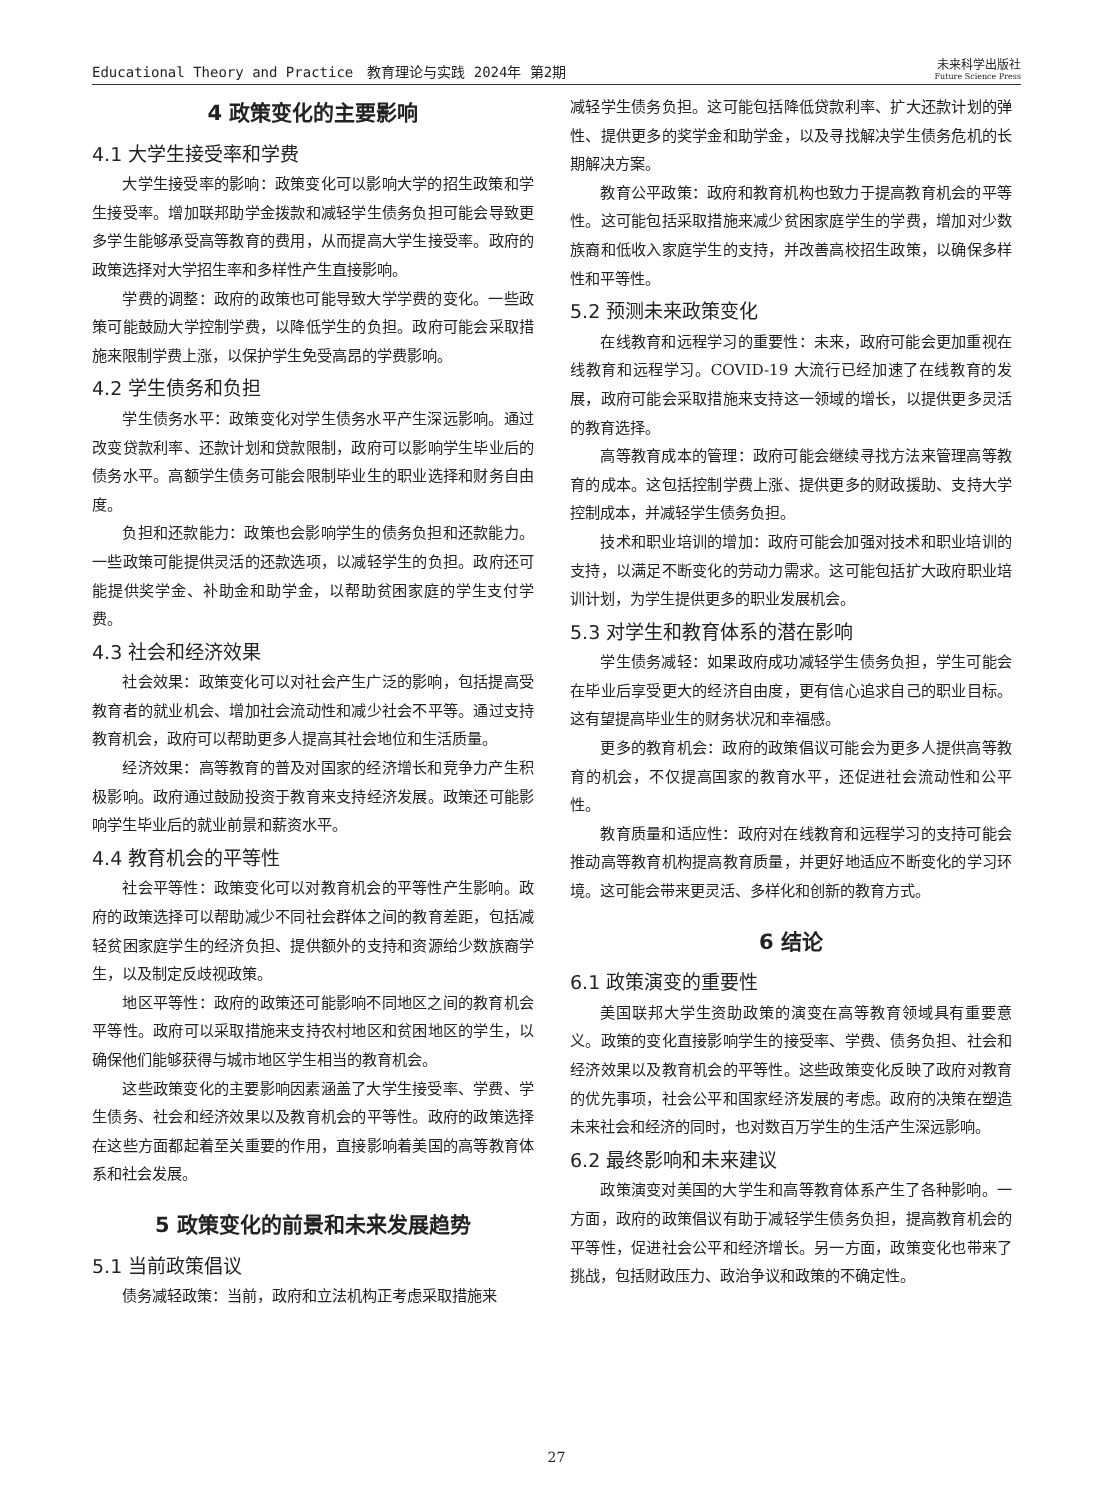Educational Theory and Practice　教育理论与实践 2024年 第2期 未来科学出版社
Future Science Press
4 政策变化的主要影响
4.1 大学生接受率和学费
大学生接受率的影响：政策变化可以影响大学的招生政策和学生接受率。增加联邦助学金拨款和减轻学生债务负担可能会导致更多学生能够承受高等教育的费用，从而提高大学生接受率。政府的政策选择对大学招生率和多样性产生直接影响。
学费的调整：政府的政策也可能导致大学学费的变化。一些政策可能鼓励大学控制学费，以降低学生的负担。政府可能会采取措施来限制学费上涨，以保护学生免受高昂的学费影响。
4.2 学生债务和负担
学生债务水平：政策变化对学生债务水平产生深远影响。通过改变贷款利率、还款计划和贷款限制，政府可以影响学生毕业后的债务水平。高额学生债务可能会限制毕业生的职业选择和财务自由度。
负担和还款能力：政策也会影响学生的债务负担和还款能力。一些政策可能提供灵活的还款选项，以减轻学生的负担。政府还可能提供奖学金、补助金和助学金，以帮助贫困家庭的学生支付学费。
4.3 社会和经济效果
社会效果：政策变化可以对社会产生广泛的影响，包括提高受教育者的就业机会、增加社会流动性和减少社会不平等。通过支持教育机会，政府可以帮助更多人提高其社会地位和生活质量。
经济效果：高等教育的普及对国家的经济增长和竞争力产生积极影响。政府通过鼓励投资于教育来支持经济发展。政策还可能影响学生毕业后的就业前景和薪资水平。
4.4 教育机会的平等性
社会平等性：政策变化可以对教育机会的平等性产生影响。政府的政策选择可以帮助减少不同社会群体之间的教育差距，包括减轻贫困家庭学生的经济负担、提供额外的支持和资源给少数族裔学生，以及制定反歧视政策。
地区平等性：政府的政策还可能影响不同地区之间的教育机会平等性。政府可以采取措施来支持农村地区和贫困地区的学生，以确保他们能够获得与城市地区学生相当的教育机会。
这些政策变化的主要影响因素涵盖了大学生接受率、学费、学生债务、社会和经济效果以及教育机会的平等性。政府的政策选择在这些方面都起着至关重要的作用，直接影响着美国的高等教育体系和社会发展。
5 政策变化的前景和未来发展趋势
5.1 当前政策倡议
债务减轻政策：当前，政府和立法机构正考虑采取措施来
减轻学生债务负担。这可能包括降低贷款利率、扩大还款计划的弹性、提供更多的奖学金和助学金，以及寻找解决学生债务危机的长期解决方案。
教育公平政策：政府和教育机构也致力于提高教育机会的平等性。这可能包括采取措施来减少贫困家庭学生的学费，增加对少数族裔和低收入家庭学生的支持，并改善高校招生政策，以确保多样性和平等性。
5.2 预测未来政策变化
在线教育和远程学习的重要性：未来，政府可能会更加重视在线教育和远程学习。COVID-19 大流行已经加速了在线教育的发展，政府可能会采取措施来支持这一领域的增长，以提供更多灵活的教育选择。
高等教育成本的管理：政府可能会继续寻找方法来管理高等教育的成本。这包括控制学费上涨、提供更多的财政援助、支持大学控制成本，并减轻学生债务负担。
技术和职业培训的增加：政府可能会加强对技术和职业培训的支持，以满足不断变化的劳动力需求。这可能包括扩大政府职业培训计划，为学生提供更多的职业发展机会。
5.3 对学生和教育体系的潜在影响
学生债务减轻：如果政府成功减轻学生债务负担，学生可能会在毕业后享受更大的经济自由度，更有信心追求自己的职业目标。这有望提高毕业生的财务状况和幸福感。
更多的教育机会：政府的政策倡议可能会为更多人提供高等教育的机会，不仅提高国家的教育水平，还促进社会流动性和公平性。
教育质量和适应性：政府对在线教育和远程学习的支持可能会推动高等教育机构提高教育质量，并更好地适应不断变化的学习环境。这可能会带来更灵活、多样化和创新的教育方式。
6 结论
6.1 政策演变的重要性
美国联邦大学生资助政策的演变在高等教育领域具有重要意义。政策的变化直接影响学生的接受率、学费、债务负担、社会和经济效果以及教育机会的平等性。这些政策变化反映了政府对教育的优先事项，社会公平和国家经济发展的考虑。政府的决策在塑造未来社会和经济的同时，也对数百万学生的生活产生深远影响。
6.2 最终影响和未来建议
政策演变对美国的大学生和高等教育体系产生了各种影响。一方面，政府的政策倡议有助于减轻学生债务负担，提高教育机会的平等性，促进社会公平和经济增长。另一方面，政策变化也带来了挑战，包括财政压力、政治争议和政策的不确定性。
27